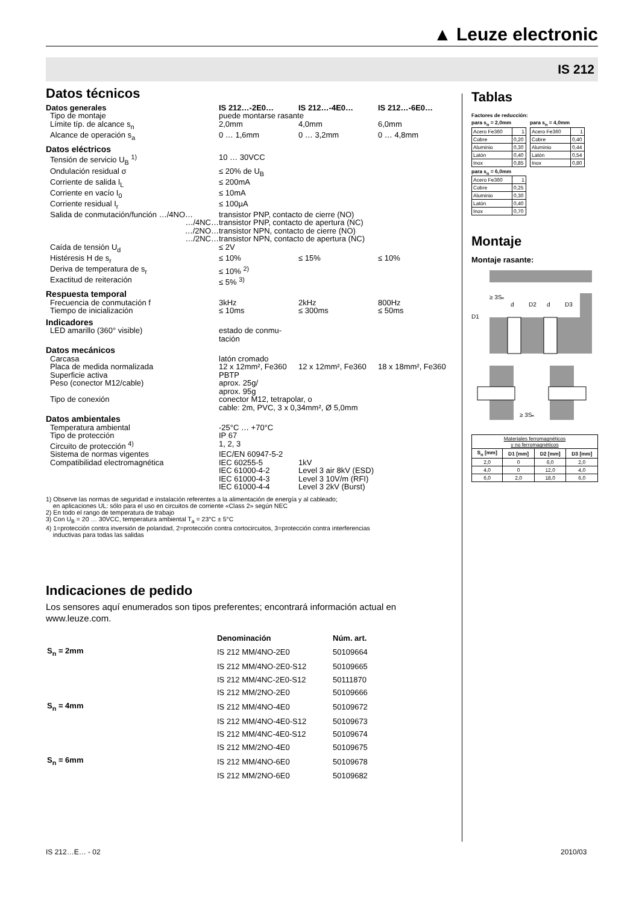▲ Leuze electronic
IS 212
Datos técnicos
| Datos generales | IS 212…-2E0… | IS 212…-4E0… | IS 212…-6E0… |
| Tipo de montaje | puede montarse rasante | | |
| Límite típ. de alcance s<sub>n</sub> | 2,0mm | 4,0mm | 6,0mm |
| Alcance de operación s<sub>a</sub> | 0 … 1,6mm | 0 … 3,2mm | 0 … 4,8mm |
| Datos eléctricos | | | |
| Tensión de servicio U<sub>B</sub> <sup>1)</sup> | 10 … 30VCC | | |
| Ondulación residual σ | ≤ 20% de U<sub>B</sub> | | |
| Corriente de salida I<sub>L</sub> | ≤ 200mA | | |
| Corriente en vacío I<sub>0</sub> | ≤ 10mA | | |
| Corriente residual I<sub>r</sub> | ≤ 100µA | | |
| Salida de conmutación/función …/4NO… | transistor PNP, contacto de cierre (NO) | | |
| …/4NC… | transistor PNP, contacto de apertura (NC) | | |
| …/2NO… | transistor NPN, contacto de cierre (NO) | | |
| …/2NC… | transistor NPN, contacto de apertura (NC) | | |
| Caída de tensión U<sub>d</sub> | ≤ 2V | | |
| Histéresis H de s<sub>r</sub> | ≤ 10% | ≤ 15% | ≤ 10% |
| Deriva de temperatura de s<sub>r</sub> | ≤ 10% <sup>2)</sup> | | |
| Exactitud de reiteración | ≤ 5% <sup>3)</sup> | | |
| Respuesta temporal | | | |
| Frecuencia de conmutación f | 3kHz | 2kHz | 800Hz |
| Tiempo de inicialización | ≤ 10ms | ≤ 300ms | ≤ 50ms |
| Indicadores | | | |
| LED amarillo (360° visible) | estado de conmu- tación | | |
| Datos mecánicos | | | |
| Carcasa | latón cromado | | |
| Placa de medida normalizada | 12 x 12mm², Fe360 | 12 x 12mm², Fe360 | 18 x 18mm², Fe360 |
| Superficie activa | PBTP | | |
| Peso (conector M12/cable) | aprox. 25g/ aprox. 95g | | |
| Tipo de conexión | conector M12, tetrapolar, o cable: 2m, PVC, 3 x 0,34mm², Ø 5,0mm | | |
| Datos ambientales | | | |
| Temperatura ambiental | -25°C … +70°C | | |
| Tipo de protección | IP 67 | | |
| Circuito de protección <sup>4)</sup> | 1, 2, 3 | | |
| Sistema de normas vigentes | IEC/EN 60947-5-2 | | |
| Compatibilidad electromagnética | IEC 60255-5 IEC 61000-4-2 IEC 61000-4-3 IEC 61000-4-4 | 1kV Level 3 air 8kV (ESD) Level 3 10V/m (RFI) Level 3 2kV (Burst) | |
1) Observe las normas de seguridad e instalación referentes a la alimentación de energía y al cableado;
en aplicaciones UL: sólo para el uso en circuitos de corriente «Class 2» según NEC
2) En todo el rango de temperatura de trabajo
3) Con U<sub>B</sub> = 20 … 30VCC, temperatura ambiental T<sub>a</sub> = 23°C ± 5°C
4) 1=protección contra inversión de polaridad, 2=protección contra cortocircuitos, 3=protección contra interferencias
inductivas para todas las salidas
Indicaciones de pedido
Los sensores aquí enumerados son tipos preferentes; encontrará información actual en www.leuze.com.
| | Denominación | Núm. art. |
| S<sub>n</sub> = 2mm | IS 212 MM/4NO-2E0 | 50109664 |
| | IS 212 MM/4NO-2E0-S12 | 50109665 |
| | IS 212 MM/4NC-2E0-S12 | 50111870 |
| | IS 212 MM/2NO-2E0 | 50109666 |
| S<sub>n</sub> = 4mm | IS 212 MM/4NO-4E0 | 50109672 |
| | IS 212 MM/4NO-4E0-S12 | 50109673 |
| | IS 212 MM/4NC-4E0-S12 | 50109674 |
| | IS 212 MM/2NO-4E0 | 50109675 |
| S<sub>n</sub> = 6mm | IS 212 MM/4NO-6E0 | 50109678 |
| | IS 212 MM/2NO-6E0 | 50109682 |
Tablas
Factores de reducción:
para s<sub>n</sub> = 2,0mm
| Acero Fe360 | 1 |
| Cobre | 0,20 |
| Aluminio | 0,30 |
| Latón | 0,40 |
| Inox | 0,85 |
para s<sub>n</sub> = 4,0mm
| Acero Fe360 | 1 |
| Cobre | 0,40 |
| Aluminio | 0,44 |
| Latón | 0,54 |
| Inox | 0,80 |
para s<sub>n</sub> = 6,0mm
| Acero Fe360 | 1 |
| Cobre | 0,25 |
| Aluminio | 0,30 |
| Latón | 0,40 |
| Inox | 0,70 |
Montaje
Montaje rasante:
≥ 3Sₙ
d
D2
d
D3
D1
≥ 3Sₙ
| Materiales ferromagnéticos y no ferromagnéticos | | | |
| S<sub>n</sub> [mm] | D1 [mm] | D2 [mm] | D3 [mm] |
| 2,0 | 0 | 6,0 | 2,0 |
| 4,0 | 0 | 12,0 | 4,0 |
| 6,0 | 2,0 | 18,0 | 6,0 |
IS 212…E… - 02 2010/03